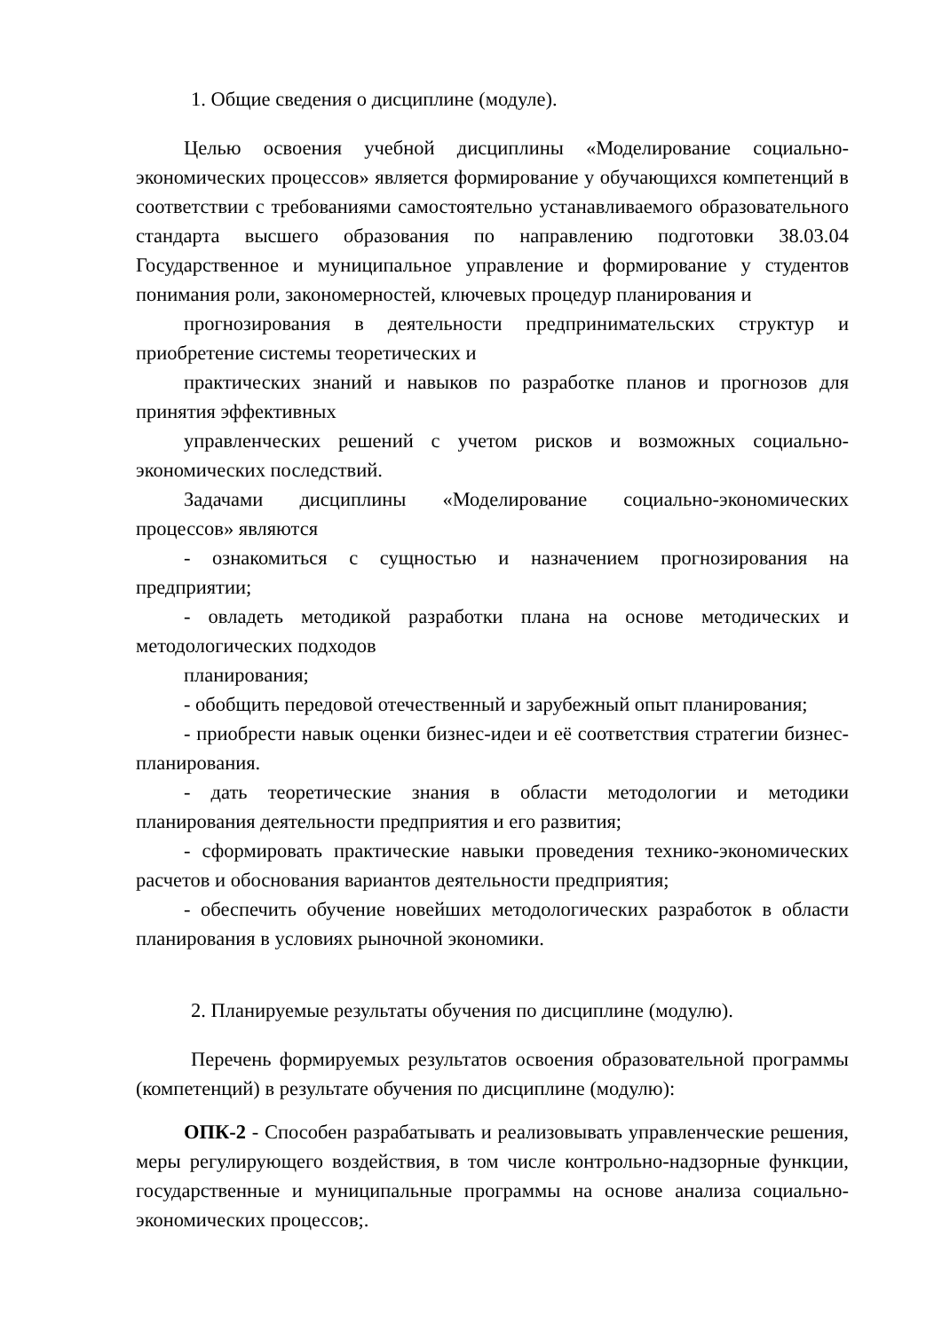1. Общие сведения о дисциплине (модуле).
Целью освоения учебной дисциплины «Моделирование социально-экономических процессов» является формирование у обучающихся компетенций в соответствии с требованиями самостоятельно устанавливаемого образовательного стандарта высшего образования по направлению подготовки 38.03.04 Государственное и муниципальное управление и формирование у студентов понимания роли, закономерностей, ключевых процедур планирования и
прогнозирования в деятельности предпринимательских структур и приобретение системы теоретических и
практических знаний и навыков по разработке планов и прогнозов для принятия эффективных
управленческих решений с учетом рисков и возможных социально-экономических последствий.
Задачами дисциплины «Моделирование социально-экономических процессов» являются
- ознакомиться с сущностью и назначением прогнозирования на предприятии;
- овладеть методикой разработки плана на основе методических и методологических подходов
планирования;
- обобщить передовой отечественный и зарубежный опыт планирования;
- приобрести навык оценки бизнес-идеи и её соответствия стратегии бизнес-планирования.
- дать теоретические знания в области методологии и методики планирования деятельности предприятия и его развития;
- сформировать практические навыки проведения технико-экономических расчетов и обоснования вариантов деятельности предприятия;
- обеспечить обучение новейших методологических разработок в области планирования в условиях рыночной экономики.
2. Планируемые результаты обучения по дисциплине (модулю).
Перечень формируемых результатов освоения образовательной программы (компетенций) в результате обучения по дисциплине (модулю):
ОПК-2 - Способен разрабатывать и реализовывать управленческие решения, меры регулирующего воздействия, в том числе контрольно-надзорные функции, государственные и муниципальные программы на основе анализа социально-экономических процессов;.